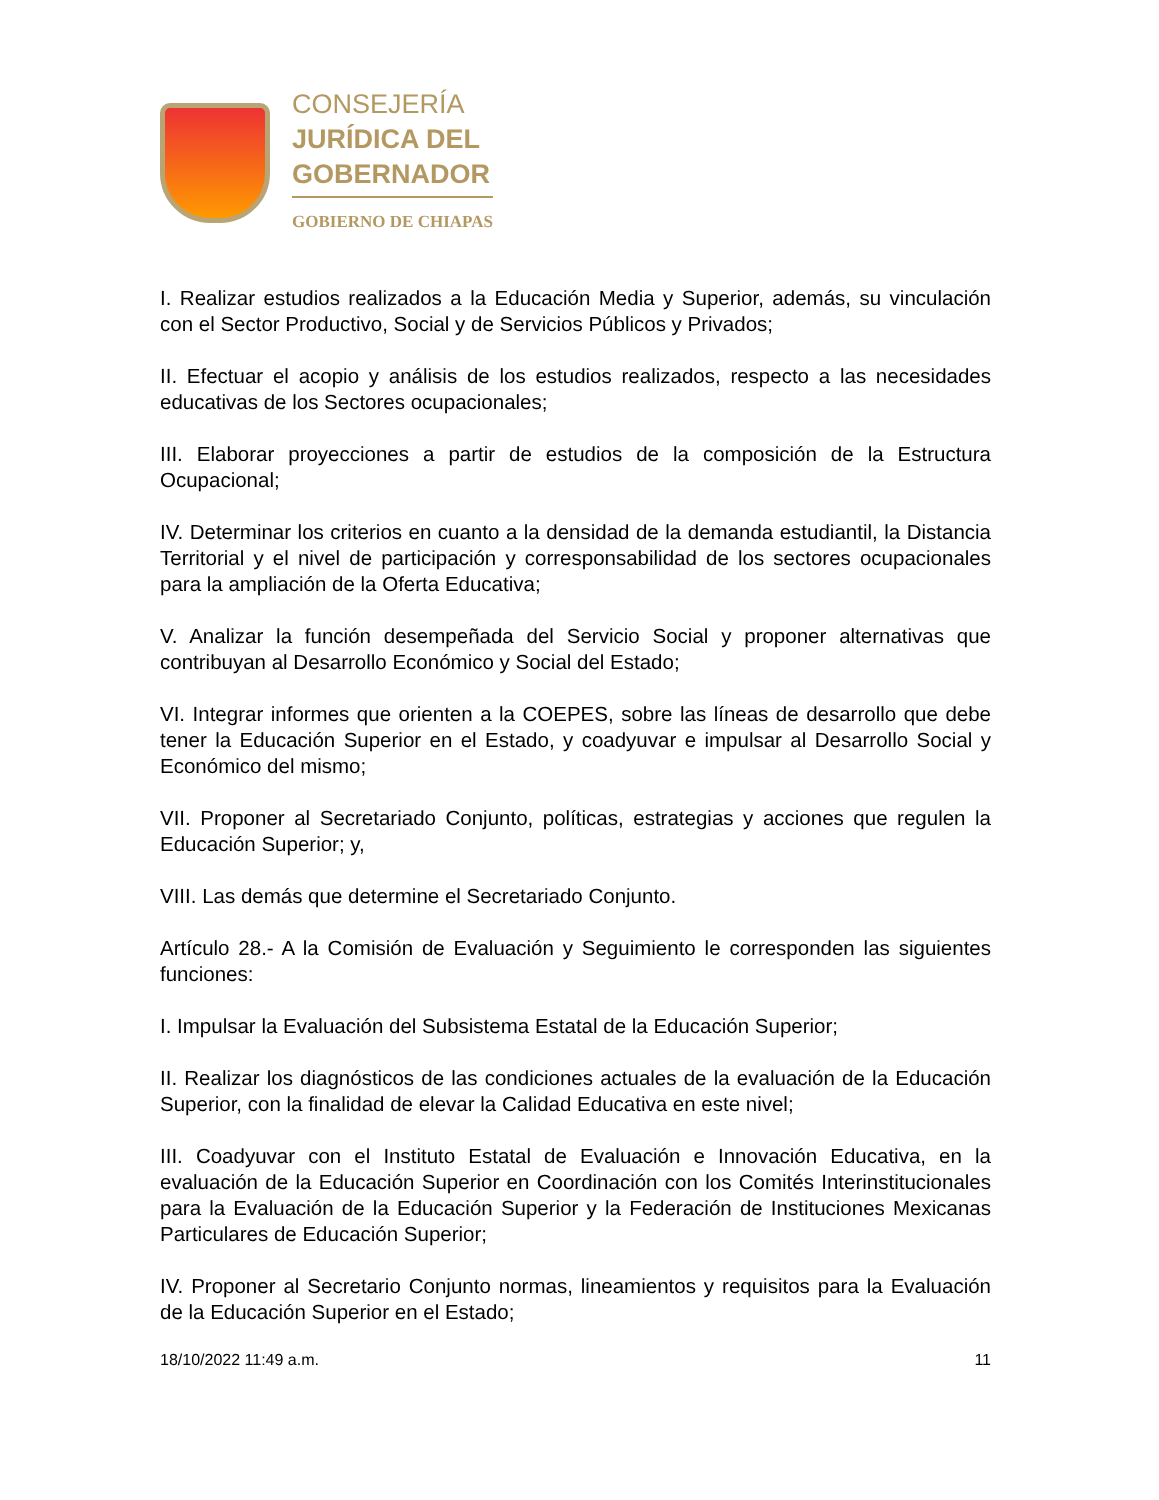CONSEJERÍA
JURÍDICA DEL
GOBERNADOR
GOBIERNO DE CHIAPAS
I. Realizar estudios realizados a la Educación Media y Superior, además, su vinculación con el Sector Productivo, Social y de Servicios Públicos y Privados;
II. Efectuar el acopio y análisis de los estudios realizados, respecto a las necesidades educativas de los Sectores ocupacionales;
III. Elaborar proyecciones a partir de estudios de la composición de la Estructura Ocupacional;
IV. Determinar los criterios en cuanto a la densidad de la demanda estudiantil, la Distancia Territorial y el nivel de participación y corresponsabilidad de los sectores ocupacionales para la ampliación de la Oferta Educativa;
V. Analizar la función desempeñada del Servicio Social y proponer alternativas que contribuyan al Desarrollo Económico y Social del Estado;
VI. Integrar informes que orienten a la COEPES, sobre las líneas de desarrollo que debe tener la Educación Superior en el Estado, y coadyuvar e impulsar al Desarrollo Social y Económico del mismo;
VII. Proponer al Secretariado Conjunto, políticas, estrategias y acciones que regulen la Educación Superior; y,
VIII. Las demás que determine el Secretariado Conjunto.
Artículo 28.- A la Comisión de Evaluación y Seguimiento le corresponden las siguientes funciones:
I. Impulsar la Evaluación del Subsistema Estatal de la Educación Superior;
II. Realizar los diagnósticos de las condiciones actuales de la evaluación de la Educación Superior, con la finalidad de elevar la Calidad Educativa en este nivel;
III. Coadyuvar con el Instituto Estatal de Evaluación e Innovación Educativa, en la evaluación de la Educación Superior en Coordinación con los Comités Interinstitucionales para la Evaluación de la Educación Superior y la Federación de Instituciones Mexicanas Particulares de Educación Superior;
IV. Proponer al Secretario Conjunto normas, lineamientos y requisitos para la Evaluación de la Educación Superior en el Estado;
18/10/2022 11:49 a.m. 11